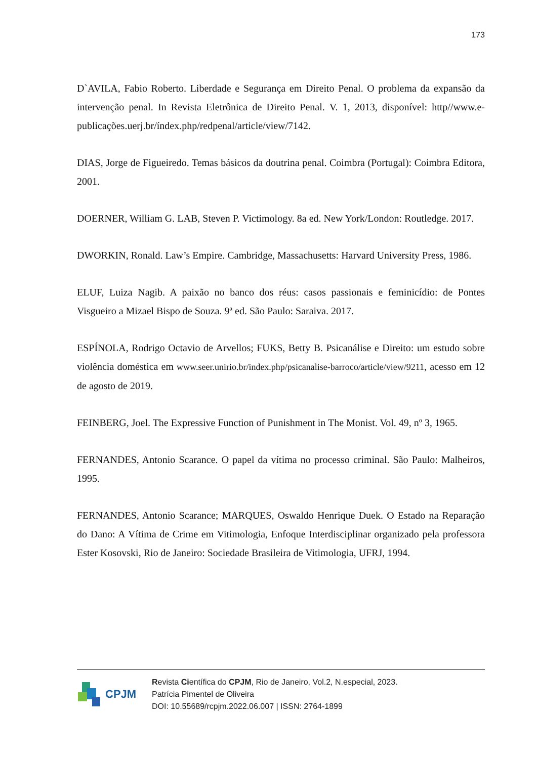173
D`AVILA, Fabio Roberto. Liberdade e Segurança em Direito Penal. O problema da expansão da intervenção penal. In Revista Eletrônica de Direito Penal. V. 1, 2013, disponível: http//www.e-publicações.uerj.br/índex.php/redpenal/article/view/7142.
DIAS, Jorge de Figueiredo. Temas básicos da doutrina penal. Coimbra (Portugal): Coimbra Editora, 2001.
DOERNER, William G. LAB, Steven P. Victimology. 8a ed. New York/London: Routledge. 2017.
DWORKIN, Ronald. Law’s Empire. Cambridge, Massachusetts: Harvard University Press, 1986.
ELUF, Luiza Nagib. A paixão no banco dos réus: casos passionais e feminicídio: de Pontes Visgueiro a Mizael Bispo de Souza. 9ª ed. São Paulo: Saraiva. 2017.
ESPÍNOLA, Rodrigo Octavio de Arvellos; FUKS, Betty B. Psicanálise e Direito: um estudo sobre violência doméstica em www.seer.unirio.br/index.php/psicanalise-barroco/article/view/9211, acesso em 12 de agosto de 2019.
FEINBERG, Joel. The Expressive Function of Punishment in The Monist. Vol. 49, nº 3, 1965.
FERNANDES, Antonio Scarance. O papel da vítima no processo criminal. São Paulo: Malheiros, 1995.
FERNANDES, Antonio Scarance; MARQUES, Oswaldo Henrique Duek. O Estado na Reparação do Dano: A Vítima de Crime em Vitimologia, Enfoque Interdisciplinar organizado pela professora Ester Kosovski, Rio de Janeiro: Sociedade Brasileira de Vitimologia, UFRJ, 1994.
CPJM
Revista Científica do CPJM, Rio de Janeiro, Vol.2, N.especial, 2023.
Patrícia Pimentel de Oliveira
DOI: 10.55689/rcpjm.2022.06.007 | ISSN: 2764-1899